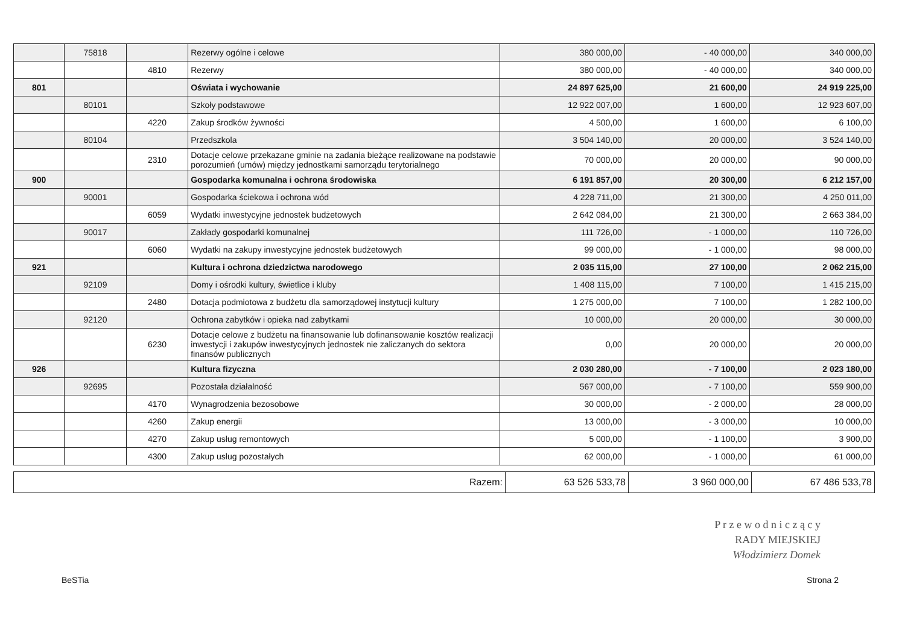| | 75818 | | Rezerwy ogólne i celowe | 380 000,00 | - 40 000,00 | 340 000,00 |
| | | 4810 | Rezerwy | 380 000,00 | - 40 000,00 | 340 000,00 |
| 801 | | | Oświata i wychowanie | 24 897 625,00 | 21 600,00 | 24 919 225,00 |
| | 80101 | | Szkoły podstawowe | 12 922 007,00 | 1 600,00 | 12 923 607,00 |
| | | 4220 | Zakup środków żywności | 4 500,00 | 1 600,00 | 6 100,00 |
| | 80104 | | Przedszkola | 3 504 140,00 | 20 000,00 | 3 524 140,00 |
| | | 2310 | Dotacje celowe przekazane gminie na zadania bieżące realizowane na podstawie porozumień (umów) między jednostkami samorządu terytorialnego | 70 000,00 | 20 000,00 | 90 000,00 |
| 900 | | | Gospodarka komunalna i ochrona środowiska | 6 191 857,00 | 20 300,00 | 6 212 157,00 |
| | 90001 | | Gospodarka ściekowa i ochrona wód | 4 228 711,00 | 21 300,00 | 4 250 011,00 |
| | | 6059 | Wydatki inwestycyjne jednostek budżetowych | 2 642 084,00 | 21 300,00 | 2 663 384,00 |
| | 90017 | | Zakłady gospodarki komunalnej | 111 726,00 | - 1 000,00 | 110 726,00 |
| | | 6060 | Wydatki na zakupy inwestycyjne jednostek budżetowych | 99 000,00 | - 1 000,00 | 98 000,00 |
| 921 | | | Kultura i ochrona dziedzictwa narodowego | 2 035 115,00 | 27 100,00 | 2 062 215,00 |
| | 92109 | | Domy i ośrodki kultury, świetlice i kluby | 1 408 115,00 | 7 100,00 | 1 415 215,00 |
| | | 2480 | Dotacja podmiotowa z budżetu dla samorządowej instytucji kultury | 1 275 000,00 | 7 100,00 | 1 282 100,00 |
| | 92120 | | Ochrona zabytków i opieka nad zabytkami | 10 000,00 | 20 000,00 | 30 000,00 |
| | | 6230 | Dotacje celowe z budżetu na finansowanie lub dofinansowanie kosztów realizacji inwestycji i zakupów inwestycyjnych jednostek nie zaliczanych do sektora finansów publicznych | 0,00 | 20 000,00 | 20 000,00 |
| 926 | | | Kultura fizyczna | 2 030 280,00 | - 7 100,00 | 2 023 180,00 |
| | 92695 | | Pozostała działalność | 567 000,00 | - 7 100,00 | 559 900,00 |
| | | 4170 | Wynagrodzenia bezosobowe | 30 000,00 | - 2 000,00 | 28 000,00 |
| | | 4260 | Zakup energii | 13 000,00 | - 3 000,00 | 10 000,00 |
| | | 4270 | Zakup usług remontowych | 5 000,00 | - 1 100,00 | 3 900,00 |
| | | 4300 | Zakup usług pozostałych | 62 000,00 | - 1 000,00 | 61 000,00 |
| Razem: | 63 526 533,78 | 3 960 000,00 | 67 486 533,78 |
P r z e w o d n i c z ą c y
RADY MIEJSKIEJ
Włodzimierz Domek
BeSTia Strona 2